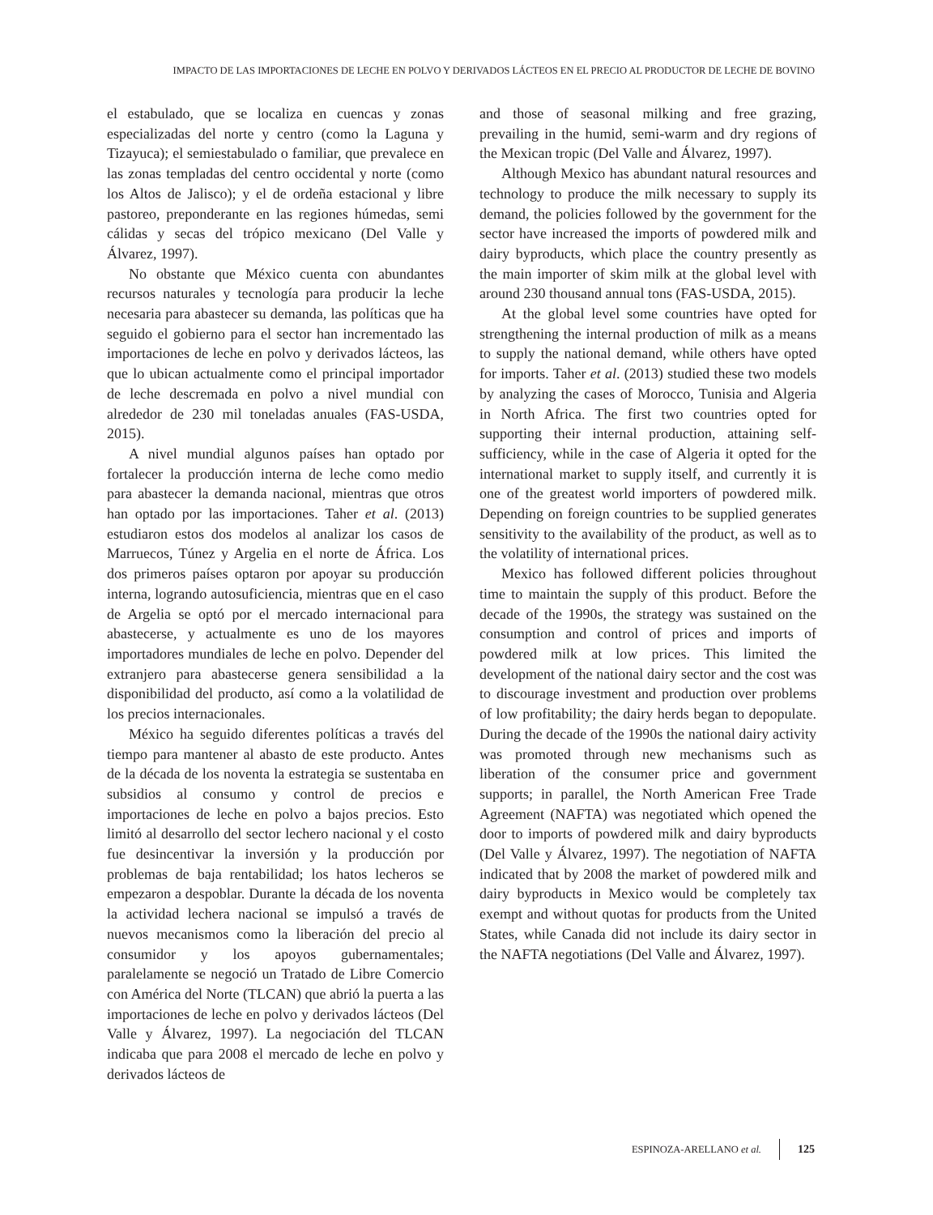IMPACTO DE LAS IMPORTACIONES DE LECHE EN POLVO Y DERIVADOS LÁCTEOS EN EL PRECIO AL PRODUCTOR DE LECHE DE BOVINO
el estabulado, que se localiza en cuencas y zonas especializadas del norte y centro (como la Laguna y Tizayuca); el semiestabulado o familiar, que prevalece en las zonas templadas del centro occidental y norte (como los Altos de Jalisco); y el de ordeña estacional y libre pastoreo, preponderante en las regiones húmedas, semi cálidas y secas del trópico mexicano (Del Valle y Álvarez, 1997).
No obstante que México cuenta con abundantes recursos naturales y tecnología para producir la leche necesaria para abastecer su demanda, las políticas que ha seguido el gobierno para el sector han incrementado las importaciones de leche en polvo y derivados lácteos, las que lo ubican actualmente como el principal importador de leche descremada en polvo a nivel mundial con alrededor de 230 mil toneladas anuales (FAS-USDA, 2015).
A nivel mundial algunos países han optado por fortalecer la producción interna de leche como medio para abastecer la demanda nacional, mientras que otros han optado por las importaciones. Taher et al. (2013) estudiaron estos dos modelos al analizar los casos de Marruecos, Túnez y Argelia en el norte de África. Los dos primeros países optaron por apoyar su producción interna, logrando autosuficiencia, mientras que en el caso de Argelia se optó por el mercado internacional para abastecerse, y actualmente es uno de los mayores importadores mundiales de leche en polvo. Depender del extranjero para abastecerse genera sensibilidad a la disponibilidad del producto, así como a la volatilidad de los precios internacionales.
México ha seguido diferentes políticas a través del tiempo para mantener al abasto de este producto. Antes de la década de los noventa la estrategia se sustentaba en subsidios al consumo y control de precios e importaciones de leche en polvo a bajos precios. Esto limitó al desarrollo del sector lechero nacional y el costo fue desincentivar la inversión y la producción por problemas de baja rentabilidad; los hatos lecheros se empezaron a despoblar. Durante la década de los noventa la actividad lechera nacional se impulsó a través de nuevos mecanismos como la liberación del precio al consumidor y los apoyos gubernamentales; paralelamente se negoció un Tratado de Libre Comercio con América del Norte (TLCAN) que abrió la puerta a las importaciones de leche en polvo y derivados lácteos (Del Valle y Álvarez, 1997). La negociación del TLCAN indicaba que para 2008 el mercado de leche en polvo y derivados lácteos de
and those of seasonal milking and free grazing, prevailing in the humid, semi-warm and dry regions of the Mexican tropic (Del Valle and Álvarez, 1997).
Although Mexico has abundant natural resources and technology to produce the milk necessary to supply its demand, the policies followed by the government for the sector have increased the imports of powdered milk and dairy byproducts, which place the country presently as the main importer of skim milk at the global level with around 230 thousand annual tons (FAS-USDA, 2015).
At the global level some countries have opted for strengthening the internal production of milk as a means to supply the national demand, while others have opted for imports. Taher et al. (2013) studied these two models by analyzing the cases of Morocco, Tunisia and Algeria in North Africa. The first two countries opted for supporting their internal production, attaining self-sufficiency, while in the case of Algeria it opted for the international market to supply itself, and currently it is one of the greatest world importers of powdered milk. Depending on foreign countries to be supplied generates sensitivity to the availability of the product, as well as to the volatility of international prices.
Mexico has followed different policies throughout time to maintain the supply of this product. Before the decade of the 1990s, the strategy was sustained on the consumption and control of prices and imports of powdered milk at low prices. This limited the development of the national dairy sector and the cost was to discourage investment and production over problems of low profitability; the dairy herds began to depopulate. During the decade of the 1990s the national dairy activity was promoted through new mechanisms such as liberation of the consumer price and government supports; in parallel, the North American Free Trade Agreement (NAFTA) was negotiated which opened the door to imports of powdered milk and dairy byproducts (Del Valle y Álvarez, 1997). The negotiation of NAFTA indicated that by 2008 the market of powdered milk and dairy byproducts in Mexico would be completely tax exempt and without quotas for products from the United States, while Canada did not include its dairy sector in the NAFTA negotiations (Del Valle and Álvarez, 1997).
ESPINOZA-ARELLANO et al. 125